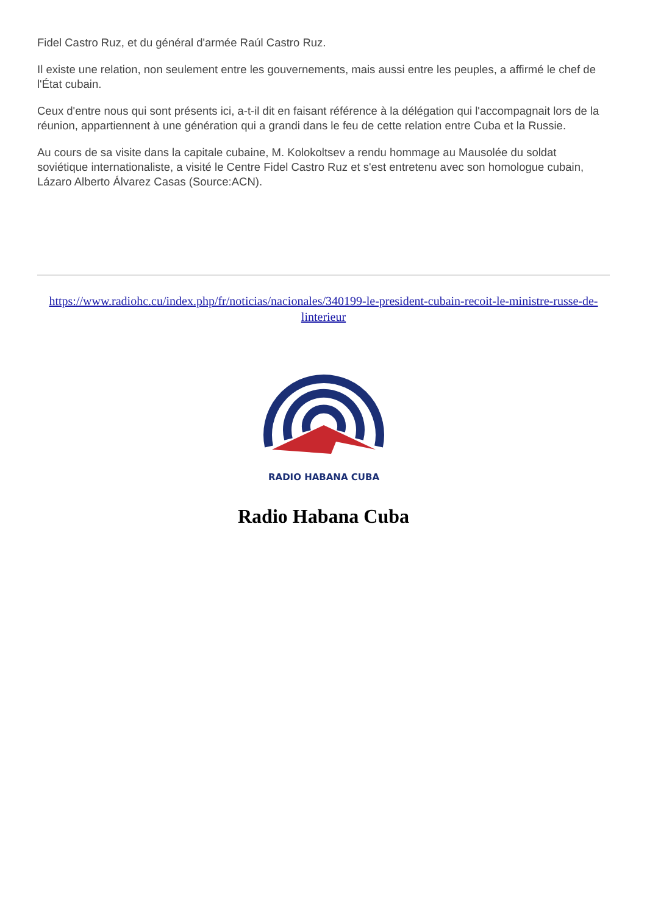Fidel Castro Ruz, et du général d'armée Raúl Castro Ruz.
Il existe une relation, non seulement entre les gouvernements, mais aussi entre les peuples, a affirmé le chef de l'État cubain.
Ceux d'entre nous qui sont présents ici, a-t-il dit en faisant référence à la délégation qui l'accompagnait lors de la réunion, appartiennent à une génération qui a grandi dans le feu de cette relation entre Cuba et la Russie.
Au cours de sa visite dans la capitale cubaine, M. Kolokoltsev a rendu hommage au Mausolée du soldat soviétique internationaliste, a visité le Centre Fidel Castro Ruz et s'est entretenu avec son homologue cubain, Lázaro Alberto Álvarez Casas (Source:ACN).
https://www.radiohc.cu/index.php/fr/noticias/nacionales/340199-le-president-cubain-recoit-le-ministre-russe-de-linterieur
RADIO HABANA CUBA
Radio Habana Cuba